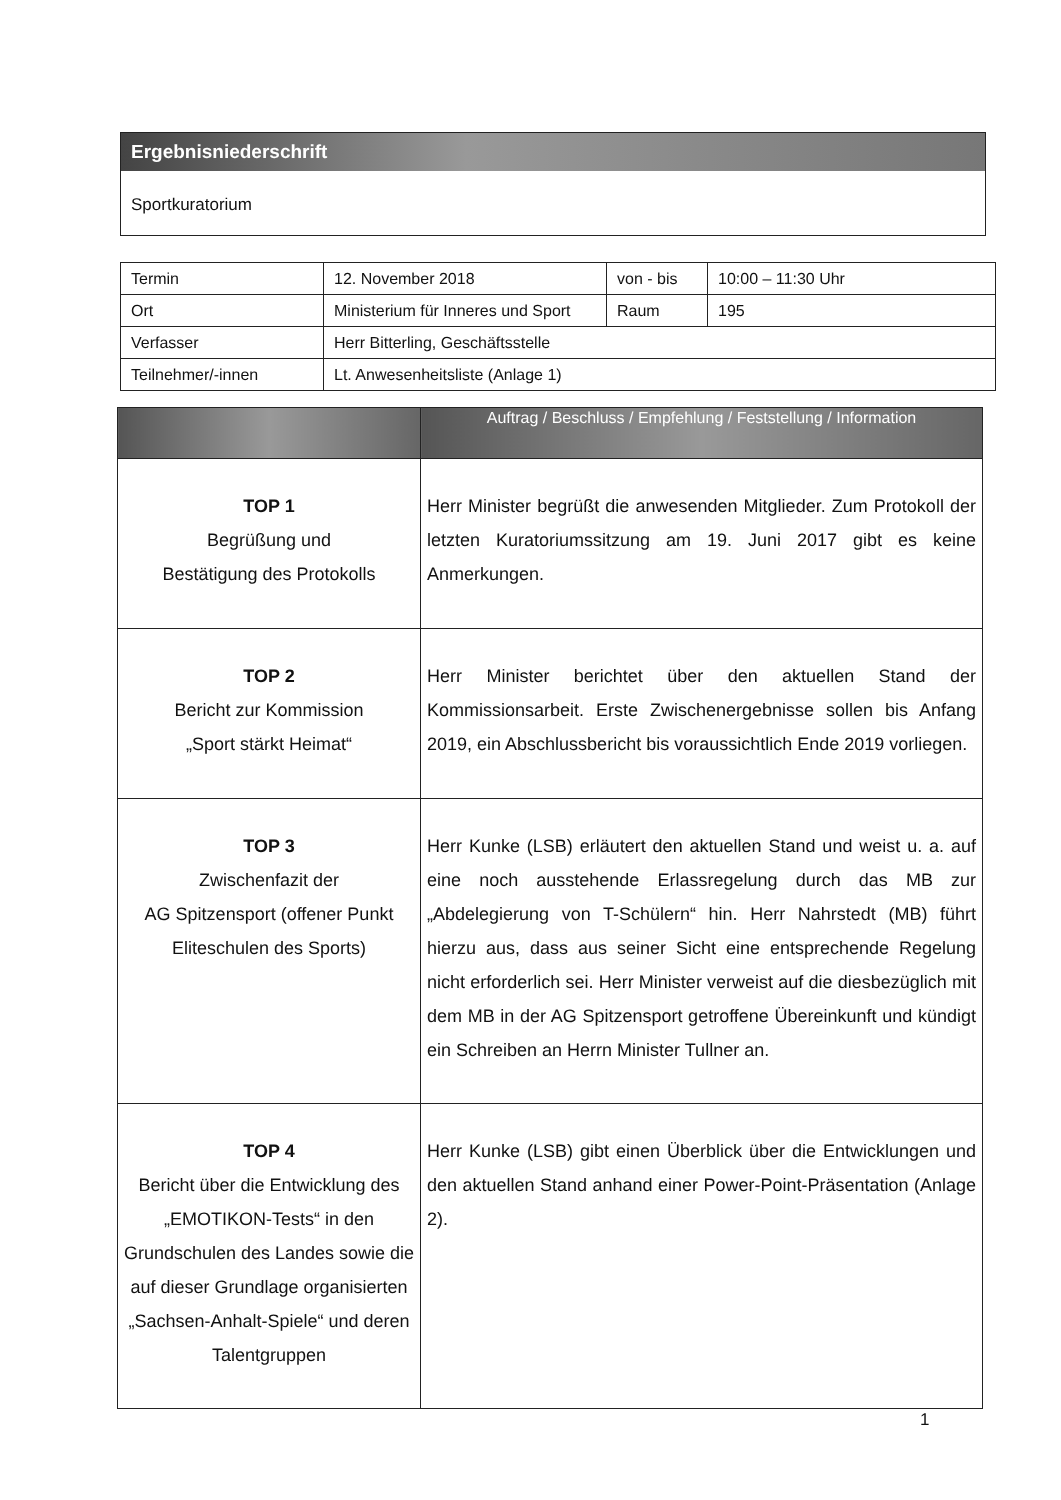Ergebnisniederschrift
Sportkuratorium
| Termin | 12. November 2018 | von - bis | 10:00 – 11:30 Uhr |
| Ort | Ministerium für Inneres und Sport | Raum | 195 |
| Verfasser | Herr Bitterling, Geschäftsstelle | | |
| Teilnehmer/-innen | Lt. Anwesenheitsliste (Anlage 1) | | |
| | Auftrag / Beschluss / Empfehlung / Feststellung / Information |
| --- | --- |
| TOP 1 Begrüßung und Bestätigung des Protokolls | Herr Minister begrüßt die anwesenden Mitglieder. Zum Protokoll der letzten Kuratoriumssitzung am 19. Juni 2017 gibt es keine Anmerkungen. |
| TOP 2 Bericht zur Kommission „Sport stärkt Heimat“ | Herr Minister berichtet über den aktuellen Stand der Kommissionsarbeit. Erste Zwischenergebnisse sollen bis Anfang 2019, ein Abschlussbericht bis voraussichtlich Ende 2019 vorliegen. |
| TOP 3 Zwischenfazit der AG Spitzensport (offener Punkt Eliteschulen des Sports) | Herr Kunke (LSB) erläutert den aktuellen Stand und weist u. a. auf eine noch ausstehende Erlassregelung durch das MB zur „Abdelegierung von T-Schülern“ hin. Herr Nahrstedt (MB) führt hierzu aus, dass aus seiner Sicht eine entsprechende Regelung nicht erforderlich sei. Herr Minister verweist auf die diesbezüglich mit dem MB in der AG Spitzensport getroffene Übereinkunft und kündigt ein Schreiben an Herrn Minister Tullner an. |
| TOP 4 Bericht über die Entwicklung des „EMOTIKON-Tests“ in den Grundschulen des Landes sowie die auf dieser Grundlage organisierten „Sachsen-Anhalt-Spiele“ und deren Talentgruppen | Herr Kunke (LSB) gibt einen Überblick über die Entwicklungen und den aktuellen Stand anhand einer Power-Point-Präsentation (Anlage 2). |
1